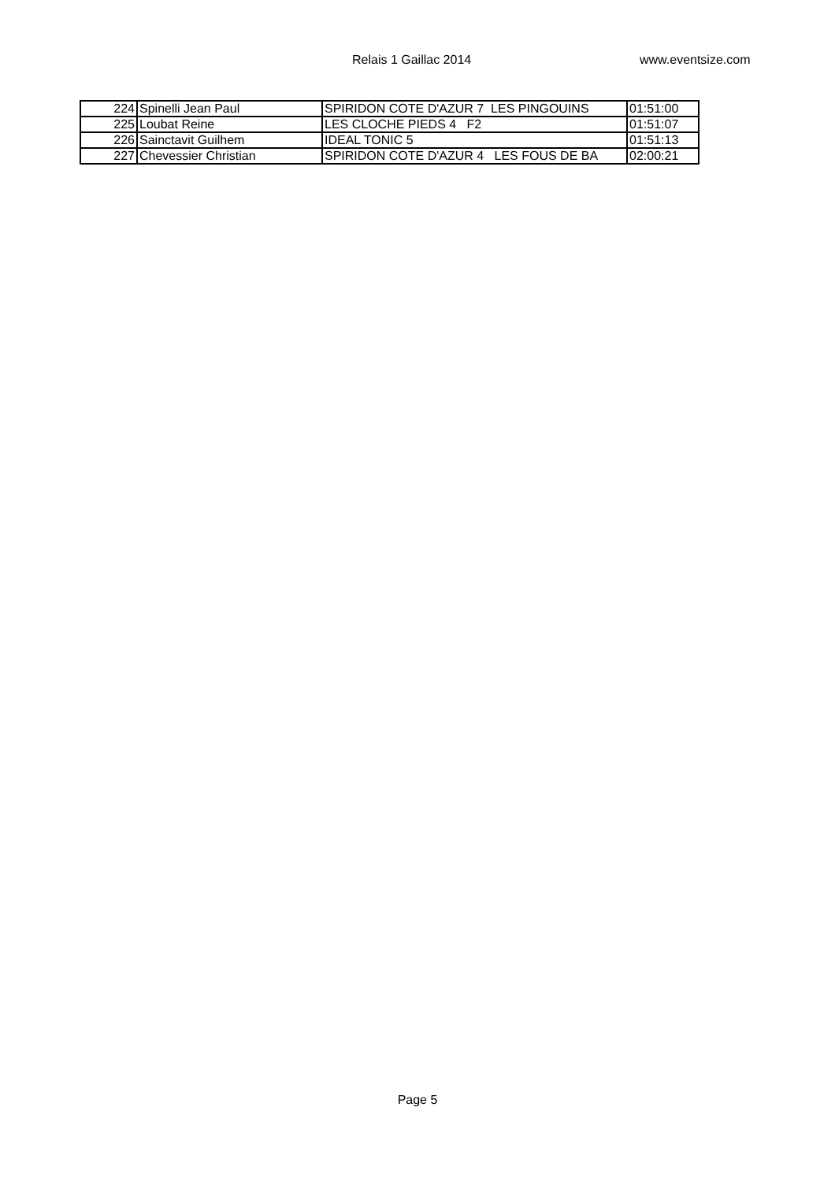Relais 1 Gaillac 2014 www.eventsize.com
| 224 | Spinelli Jean Paul | SPIRIDON COTE D'AZUR 7 LES PINGOUINS | 01:51:00 |
| 225 | Loubat Reine | LES CLOCHE PIEDS 4 F2 | 01:51:07 |
| 226 | Sainctavit Guilhem | IDEAL TONIC 5 | 01:51:13 |
| 227 | Chevessier Christian | SPIRIDON COTE D'AZUR 4 LES FOUS DE BA | 02:00:21 |
Page 5